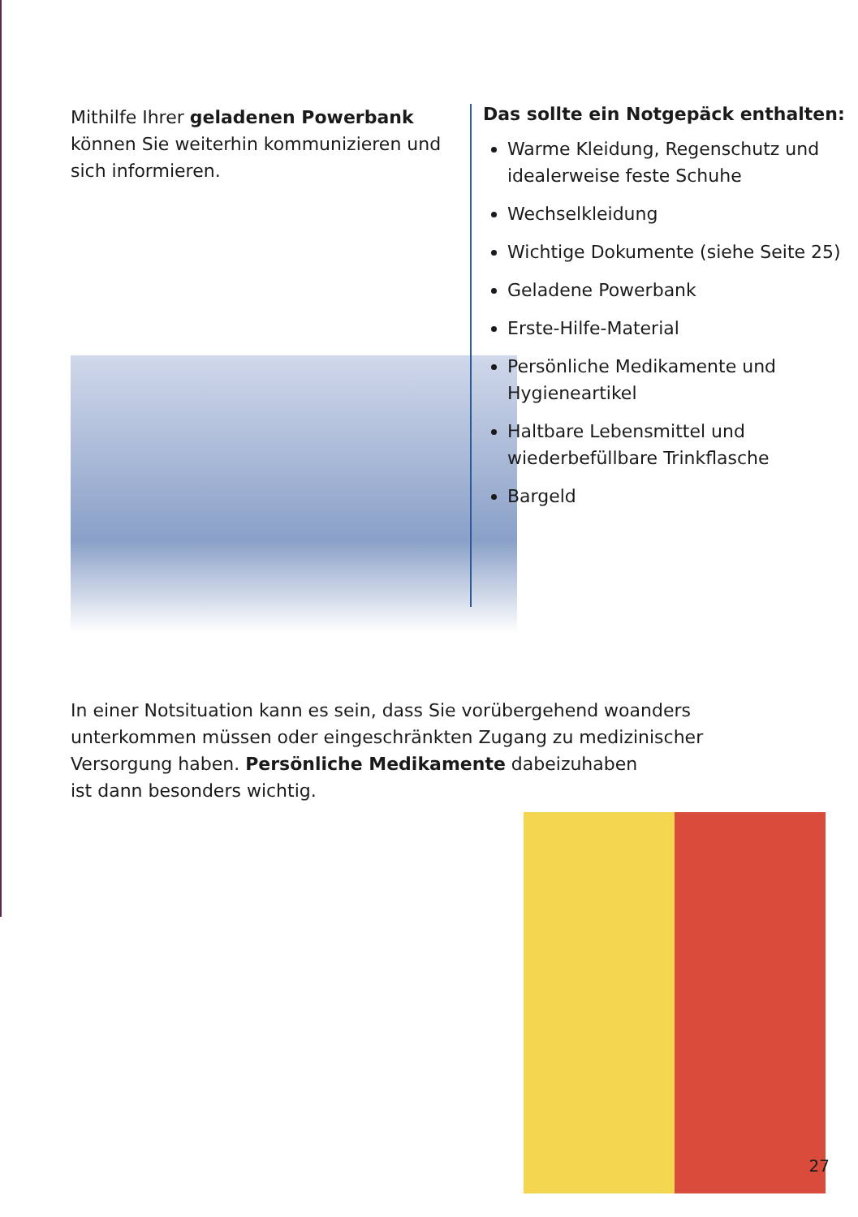Mithilfe Ihrer geladenen Powerbank können Sie weiterhin kommunizieren und sich informieren.
Das sollte ein Notgepäck enthalten:
Warme Kleidung, Regenschutz und idealerweise feste Schuhe
Wechselkleidung
Wichtige Dokumente (siehe Seite 25)
Geladene Powerbank
Erste-Hilfe-Material
Persönliche Medikamente und Hygieneartikel
Haltbare Lebensmittel und wiederbefüllbare Trinkflasche
Bargeld
In einer Notsituation kann es sein, dass Sie vorübergehend woanders unterkommen müssen oder eingeschränkten Zugang zu medizinischer Versorgung haben. Persönliche Medikamente dabeizuhaben
ist dann besonders wichtig.
27